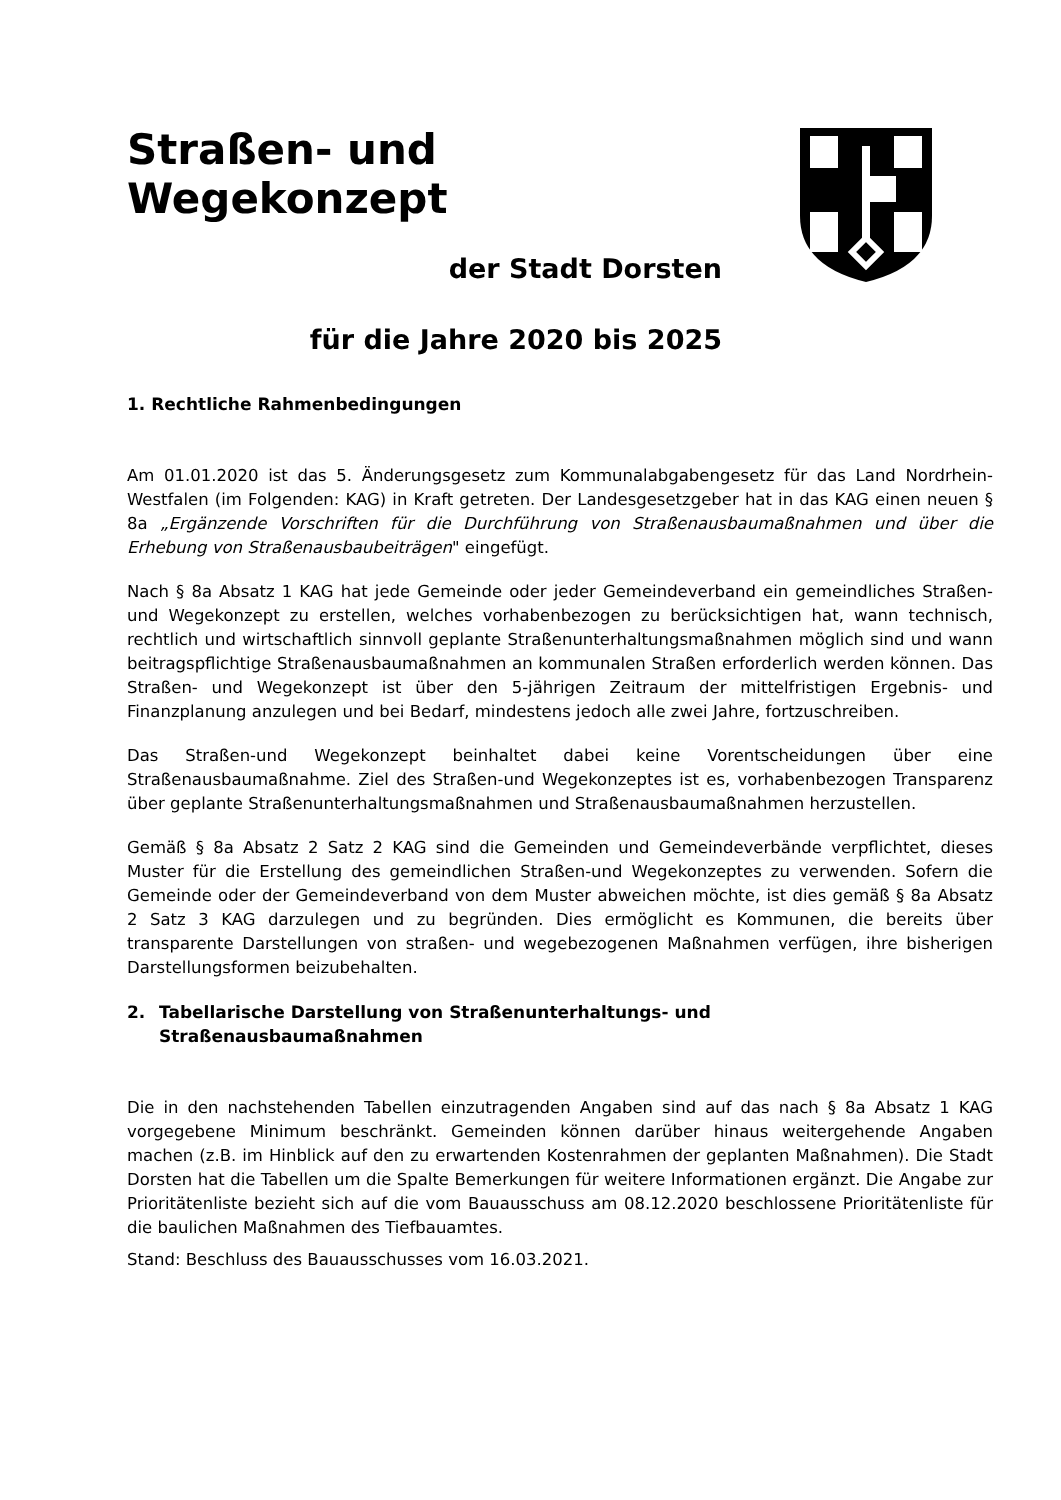Straßen- und Wegekonzept
der Stadt Dorsten
für die Jahre 2020 bis 2025
1. Rechtliche Rahmenbedingungen
Am 01.01.2020 ist das 5. Änderungsgesetz zum Kommunalabgabengesetz für das Land Nordrhein-Westfalen (im Folgenden: KAG) in Kraft getreten. Der Landesgesetzgeber hat in das KAG einen neuen § 8a „Ergänzende Vorschriften für die Durchführung von Straßenausbaumaßnahmen und über die Erhebung von Straßenausbaubeiträgen" eingefügt.
Nach § 8a Absatz 1 KAG hat jede Gemeinde oder jeder Gemeindeverband ein gemeindliches Straßen- und Wegekonzept zu erstellen, welches vorhabenbezogen zu berücksichtigen hat, wann technisch, rechtlich und wirtschaftlich sinnvoll geplante Straßenunterhaltungsmaßnahmen möglich sind und wann beitragspflichtige Straßenausbaumaßnahmen an kommunalen Straßen erforderlich werden können. Das Straßen- und Wegekonzept ist über den 5-jährigen Zeitraum der mittelfristigen Ergebnis- und Finanzplanung anzulegen und bei Bedarf, mindestens jedoch alle zwei Jahre, fortzuschreiben.
Das Straßen-und Wegekonzept beinhaltet dabei keine Vorentscheidungen über eine Straßenausbaumaßnahme. Ziel des Straßen-und Wegekonzeptes ist es, vorhabenbezogen Transparenz über geplante Straßenunterhaltungsmaßnahmen und Straßenausbaumaßnahmen herzustellen.
Gemäß § 8a Absatz 2 Satz 2 KAG sind die Gemeinden und Gemeindeverbände verpflichtet, dieses Muster für die Erstellung des gemeindlichen Straßen-und Wegekonzeptes zu verwenden. Sofern die Gemeinde oder der Gemeindeverband von dem Muster abweichen möchte, ist dies gemäß § 8a Absatz 2 Satz 3 KAG darzulegen und zu begründen. Dies ermöglicht es Kommunen, die bereits über transparente Darstellungen von straßen- und wegebezogenen Maßnahmen verfügen, ihre bisherigen Darstellungsformen beizubehalten.
2. Tabellarische Darstellung von Straßenunterhaltungs- und
Straßenausbaumaßnahmen
Die in den nachstehenden Tabellen einzutragenden Angaben sind auf das nach § 8a Absatz 1 KAG vorgegebene Minimum beschränkt. Gemeinden können darüber hinaus weitergehende Angaben machen (z.B. im Hinblick auf den zu erwartenden Kostenrahmen der geplanten Maßnahmen). Die Stadt Dorsten hat die Tabellen um die Spalte Bemerkungen für weitere Informationen ergänzt. Die Angabe zur Prioritätenliste bezieht sich auf die vom Bauausschuss am 08.12.2020 beschlossene Prioritätenliste für die baulichen Maßnahmen des Tiefbauamtes.
Stand: Beschluss des Bauausschusses vom 16.03.2021.